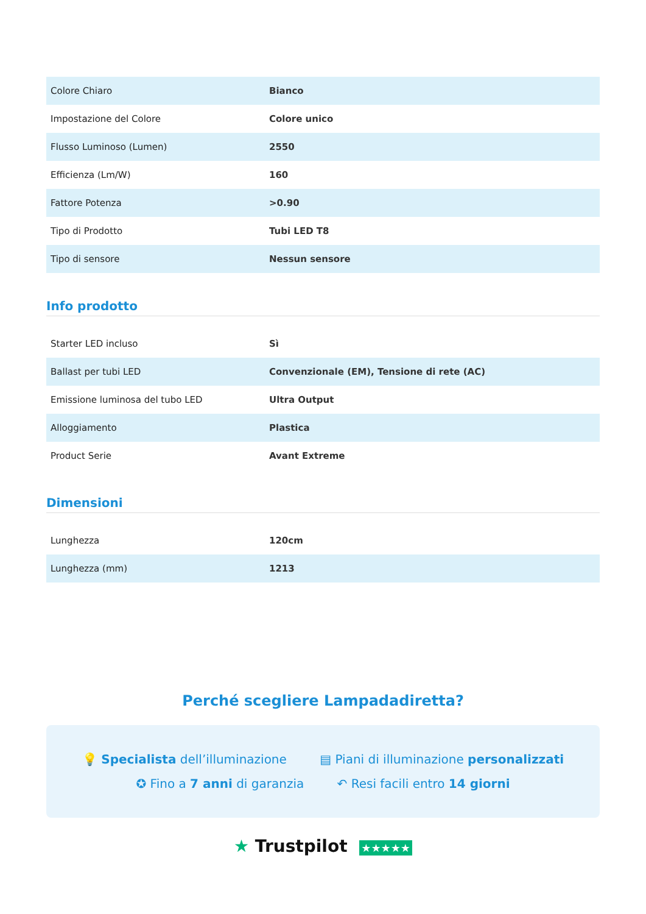| Colore Chiaro | Bianco |
| Impostazione del Colore | Colore unico |
| Flusso Luminoso (Lumen) | 2550 |
| Efficienza (Lm/W) | 160 |
| Fattore Potenza | >0.90 |
| Tipo di Prodotto | Tubi LED T8 |
| Tipo di sensore | Nessun sensore |
Info prodotto
| Starter LED incluso | Sì |
| Ballast per tubi LED | Convenzionale (EM), Tensione di rete (AC) |
| Emissione luminosa del tubo LED | Ultra Output |
| Alloggiamento | Plastica |
| Product Serie | Avant Extreme |
Dimensioni
| Lunghezza | 120cm |
| Lunghezza (mm) | 1213 |
Perché scegliere Lampadadiretta?
💡 Specialista dell’illuminazione ▤ Piani di illuminazione personalizzati
✪ Fino a 7 anni di garanzia ↶ Resi facili entro 14 giorni
★ Trustpilot ★★★★★